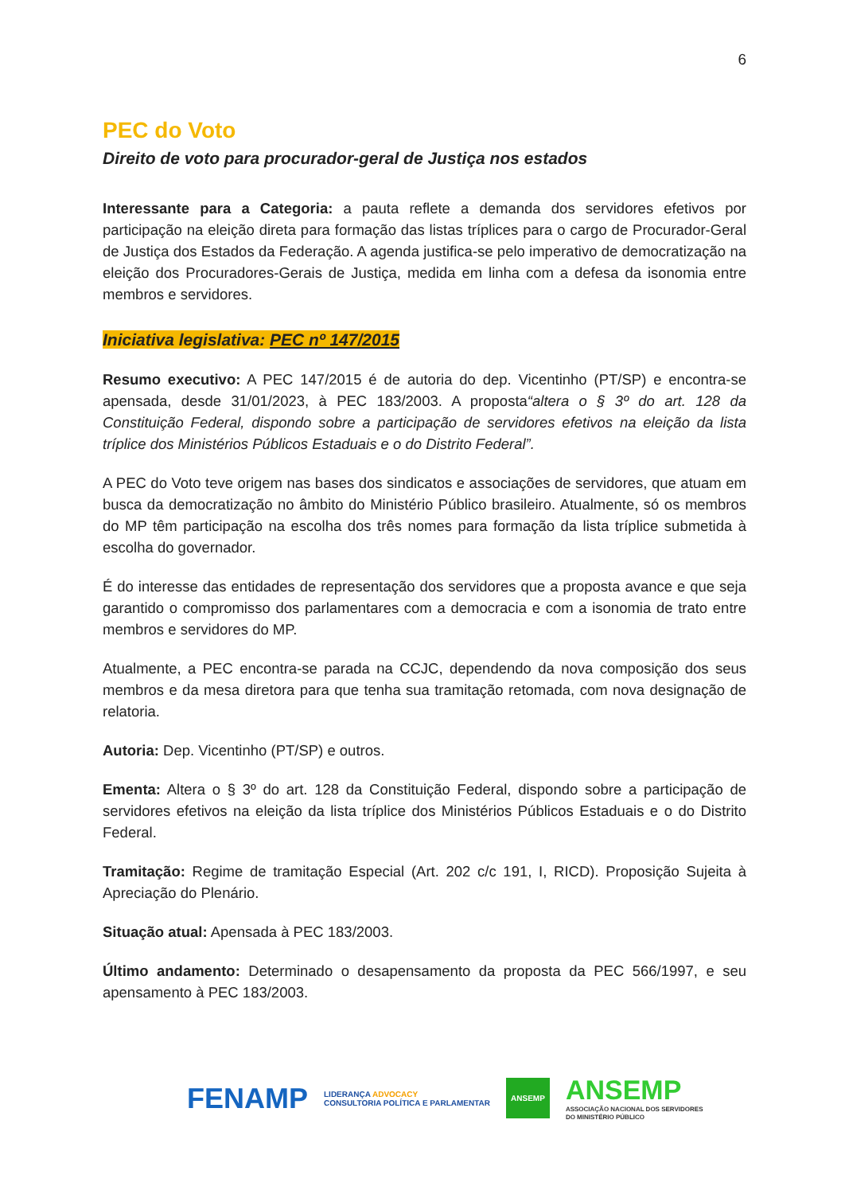6
PEC do Voto
Direito de voto para procurador-geral de Justiça nos estados
Interessante para a Categoria: a pauta reflete a demanda dos servidores efetivos por participação na eleição direta para formação das listas tríplices para o cargo de Procurador-Geral de Justiça dos Estados da Federação. A agenda justifica-se pelo imperativo de democratização na eleição dos Procuradores-Gerais de Justiça, medida em linha com a defesa da isonomia entre membros e servidores.
Iniciativa legislativa: PEC nº 147/2015
Resumo executivo: A PEC 147/2015 é de autoria do dep. Vicentinho (PT/SP) e encontra-se apensada, desde 31/01/2023, à PEC 183/2003. A proposta“altera o § 3º do art. 128 da Constituição Federal, dispondo sobre a participação de servidores efetivos na eleição da lista tríplice dos Ministérios Públicos Estaduais e o do Distrito Federal”.
A PEC do Voto teve origem nas bases dos sindicatos e associações de servidores, que atuam em busca da democratização no âmbito do Ministério Público brasileiro. Atualmente, só os membros do MP têm participação na escolha dos três nomes para formação da lista tríplice submetida à escolha do governador.
É do interesse das entidades de representação dos servidores que a proposta avance e que seja garantido o compromisso dos parlamentares com a democracia e com a isonomia de trato entre membros e servidores do MP.
Atualmente, a PEC encontra-se parada na CCJC, dependendo da nova composição dos seus membros e da mesa diretora para que tenha sua tramitação retomada, com nova designação de relatoria.
Autoria: Dep. Vicentinho (PT/SP) e outros.
Ementa: Altera o § 3º do art. 128 da Constituição Federal, dispondo sobre a participação de servidores efetivos na eleição da lista tríplice dos Ministérios Públicos Estaduais e o do Distrito Federal.
Tramitação: Regime de tramitação Especial (Art. 202 c/c 191, I, RICD). Proposição Sujeita à Apreciação do Plenário.
Situação atual: Apensada à PEC 183/2003.
Último andamento: Determinado o desapensamento da proposta da PEC 566/1997, e seu apensamento à PEC 183/2003.
FENAMP LIDERANÇA ADVOCACY
CONSULTORIA POLÍTICA E PARLAMENTAR ANSEMP ANSEMP
ASSOCIAÇÃO NACIONAL DOS SERVIDORES
DO MINISTÉRIO PÚBLICO